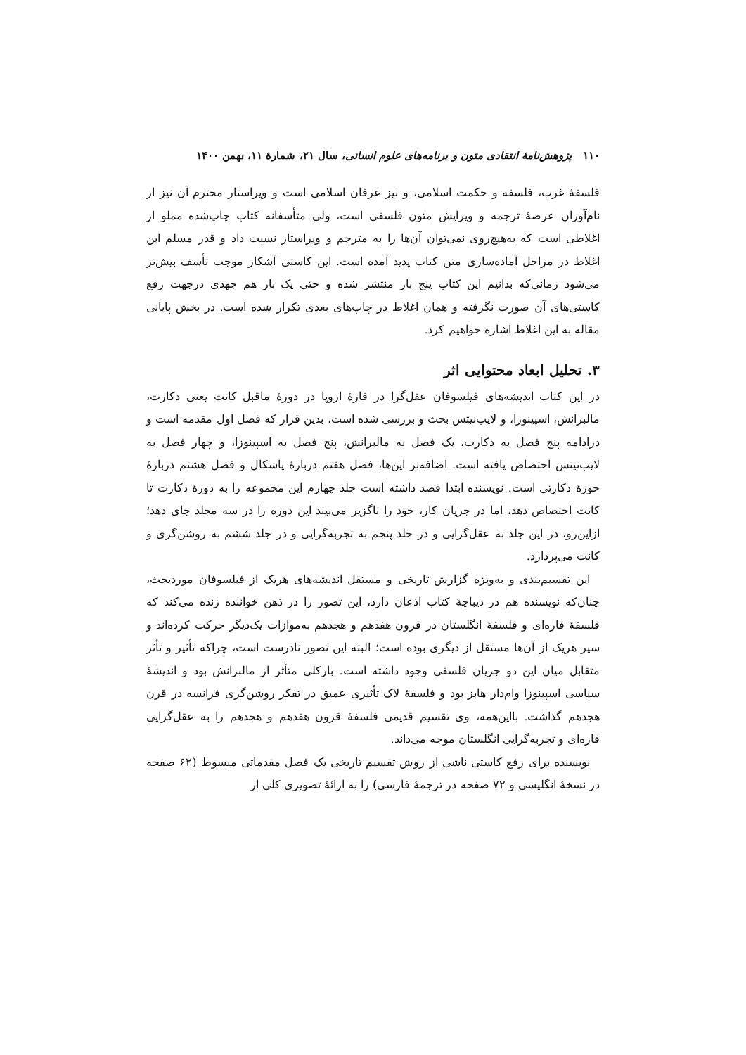۱۱۰ پژوهش‌نامهٔ انتقادی متون و برنامه‌های علوم انسانی، سال ۲۱، شمارهٔ ۱۱، بهمن ۱۴۰۰
فلسفهٔ غرب، فلسفه و حکمت اسلامی، و نیز عرفان اسلامی است و ویراستار محترم آن نیز از نام‌آوران عرصهٔ ترجمه و ویرایش متون فلسفی است، ولی متأسفانه کتاب چاپ‌شده مملو از اغلاطی است که به‌هیچ‌روی نمی‌توان آن‌ها را به مترجم و ویراستار نسبت داد و قدر مسلم این اغلاط در مراحل آماده‌سازی متن کتاب پدید آمده است. این کاستی آشکار موجب تأسف بیش‌تر می‌شود زمانی‌که بدانیم این کتاب پنج بار منتشر شده و حتی یک بار هم جهدی درجهت رفع کاستی‌های آن صورت نگرفته و همان اغلاط در چاپ‌های بعدی تکرار شده است. در بخش پایانی مقاله به این اغلاط اشاره خواهیم کرد.
۳. تحلیل ابعاد محتوایی اثر
در این کتاب اندیشه‌های فیلسوفان عقل‌گرا در قارهٔ اروپا در دورهٔ ماقبل کانت یعنی دکارت، مالبرانش، اسپینوزا، و لایب‌نیتس بحث و بررسی شده است، بدین قرار که فصل اول مقدمه است و درادامه پنج فصل به دکارت، یک فصل به مالبرانش، پنج فصل به اسپینوزا، و چهار فصل به لایب‌نیتس اختصاص یافته است. اضافه‌بر این‌ها، فصل هفتم دربارهٔ پاسکال و فصل هشتم دربارهٔ حوزهٔ دکارتی است. نویسنده ابتدا قصد داشته است جلد چهارم این مجموعه را به دورهٔ دکارت تا کانت اختصاص دهد، اما در جریان کار، خود را ناگزیر می‌بیند این دوره را در سه مجلد جای دهد؛ ازاین‌رو، در این جلد به عقل‌گرایی و در جلد پنجم به تجربه‌گرایی و در جلد ششم به روشن‌گری و کانت می‌پردازد.
این تقسیم‌بندی و به‌ویژه گزارش تاریخی و مستقل اندیشه‌های هریک از فیلسوفان موردبحث، چنان‌که نویسنده هم در دیباچهٔ کتاب اذعان دارد، این تصور را در ذهن خواننده زنده می‌کند که فلسفهٔ قاره‌ای و فلسفهٔ انگلستان در قرون هفدهم و هجدهم به‌موازات یک‌دیگر حرکت کرده‌اند و سیر هریک از آن‌ها مستقل از دیگری بوده است؛ البته این تصور نادرست است، چراکه تأثیر و تأثر متقابل میان این دو جریان فلسفی وجود داشته است. بارکلی متأثر از مالبرانش بود و اندیشهٔ سیاسی اسپینوزا وام‌دار هابز بود و فلسفهٔ لاک تأثیری عمیق در تفکر روشن‌گری فرانسه در قرن هجدهم گذاشت. بااین‌همه، وی تقسیم قدیمی فلسفهٔ قرون هفدهم و هجدهم را به عقل‌گرایی قاره‌ای و تجربه‌گرایی انگلستان موجه می‌داند.
نویسنده برای رفع کاستی ناشی از روش تقسیم تاریخی یک فصل مقدماتی مبسوط (۶۲ صفحه در نسخهٔ انگلیسی و ۷۲ صفحه در ترجمهٔ فارسی) را به ارائهٔ تصویری کلی از